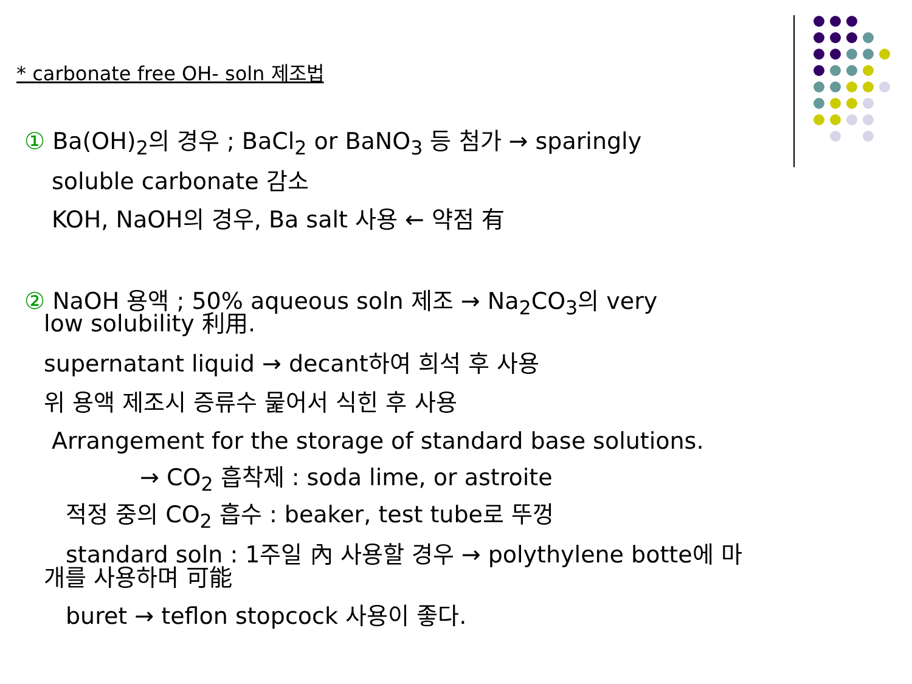* carbonate free OH- soln 제조법
① Ba(OH)<sub>2</sub>의 경우 ; BaCl<sub>2</sub> or BaNO<sub>3</sub> 등 첨가 → sparingly
soluble carbonate 감소
KOH, NaOH의 경우, Ba salt 사용 ← 약점 有
② NaOH 용액 ; 50% aqueous soln 제조 → Na<sub>2</sub>CO<sub>3</sub>의 very
low solubility 利用.
supernatant liquid → decant하여 희석 후 사용
위 용액 제조시 증류수 뭁어서 식힌 후 사용
Arrangement for the storage of standard base solutions.
→ CO<sub>2</sub> 흡착제 : soda lime, or astroite
적정 중의 CO<sub>2</sub> 흡수 : beaker, test tube로 뚜껑
standard soln : 1주일 內 사용할 경우 → polythylene botte에 마
개를 사용하며 可能
buret → teflon stopcock 사용이 좋다.